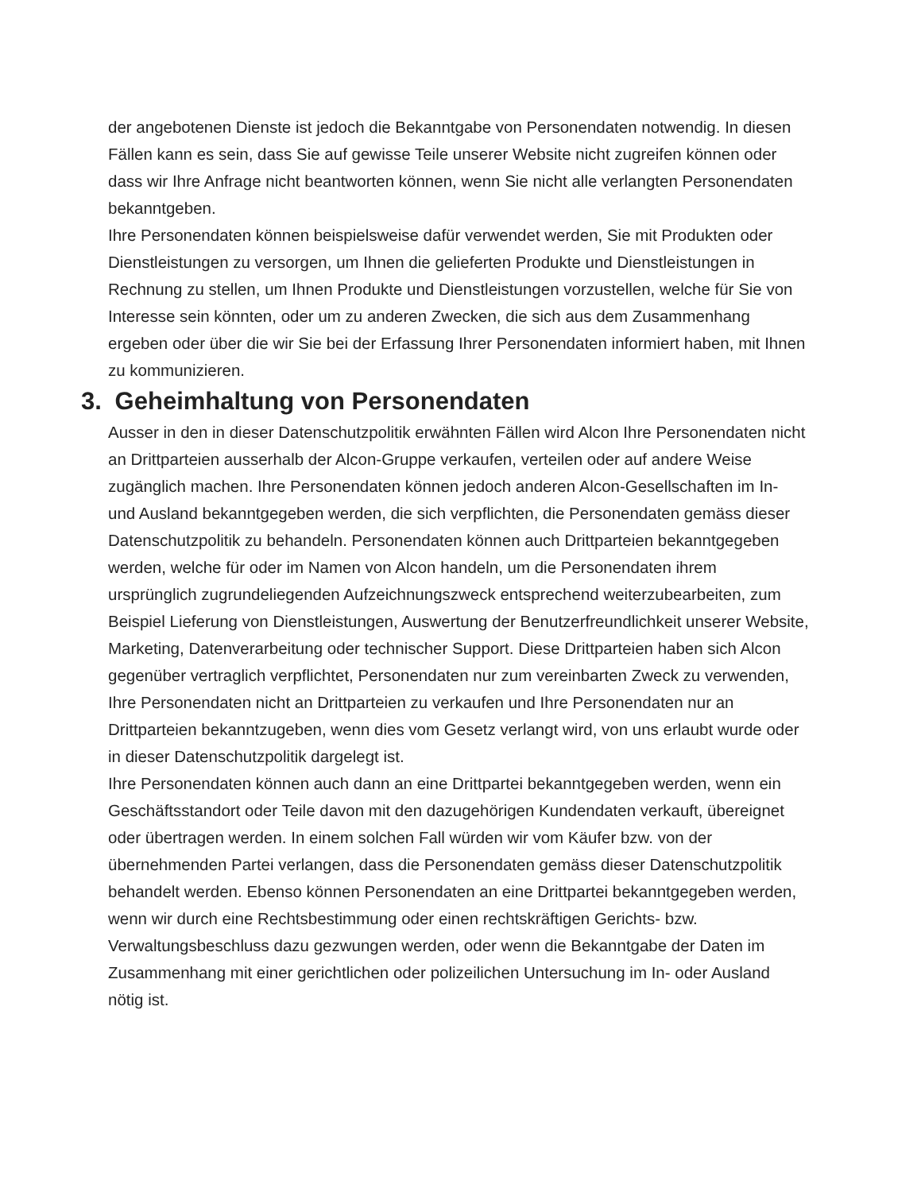der angebotenen Dienste ist jedoch die Bekanntgabe von Personendaten notwendig. In diesen Fällen kann es sein, dass Sie auf gewisse Teile unserer Website nicht zugreifen können oder dass wir Ihre Anfrage nicht beantworten können, wenn Sie nicht alle verlangten Personendaten bekanntgeben.
Ihre Personendaten können beispielsweise dafür verwendet werden, Sie mit Produkten oder Dienstleistungen zu versorgen, um Ihnen die gelieferten Produkte und Dienstleistungen in Rechnung zu stellen, um Ihnen Produkte und Dienstleistungen vorzustellen, welche für Sie von Interesse sein könnten, oder um zu anderen Zwecken, die sich aus dem Zusammenhang ergeben oder über die wir Sie bei der Erfassung Ihrer Personendaten informiert haben, mit Ihnen zu kommunizieren.
3. Geheimhaltung von Personendaten
Ausser in den in dieser Datenschutzpolitik erwähnten Fällen wird Alcon Ihre Personendaten nicht an Drittparteien ausserhalb der Alcon-Gruppe verkaufen, verteilen oder auf andere Weise zugänglich machen. Ihre Personendaten können jedoch anderen Alcon-Gesellschaften im In- und Ausland bekanntgegeben werden, die sich verpflichten, die Personendaten gemäss dieser Datenschutzpolitik zu behandeln. Personendaten können auch Drittparteien bekanntgegeben werden, welche für oder im Namen von Alcon handeln, um die Personendaten ihrem ursprünglich zugrundeliegenden Aufzeichnungszweck entsprechend weiterzubearbeiten, zum Beispiel Lieferung von Dienstleistungen, Auswertung der Benutzerfreundlichkeit unserer Website, Marketing, Datenverarbeitung oder technischer Support. Diese Drittparteien haben sich Alcon gegenüber vertraglich verpflichtet, Personendaten nur zum vereinbarten Zweck zu verwenden, Ihre Personendaten nicht an Drittparteien zu verkaufen und Ihre Personendaten nur an Drittparteien bekanntzugeben, wenn dies vom Gesetz verlangt wird, von uns erlaubt wurde oder in dieser Datenschutzpolitik dargelegt ist.
Ihre Personendaten können auch dann an eine Drittpartei bekanntgegeben werden, wenn ein Geschäftsstandort oder Teile davon mit den dazugehörigen Kundendaten verkauft, übereignet oder übertragen werden. In einem solchen Fall würden wir vom Käufer bzw. von der übernehmenden Partei verlangen, dass die Personendaten gemäss dieser Datenschutzpolitik behandelt werden. Ebenso können Personendaten an eine Drittpartei bekanntgegeben werden, wenn wir durch eine Rechtsbestimmung oder einen rechtskräftigen Gerichts- bzw. Verwaltungsbeschluss dazu gezwungen werden, oder wenn die Bekanntgabe der Daten im Zusammenhang mit einer gerichtlichen oder polizeilichen Untersuchung im In- oder Ausland nötig ist.